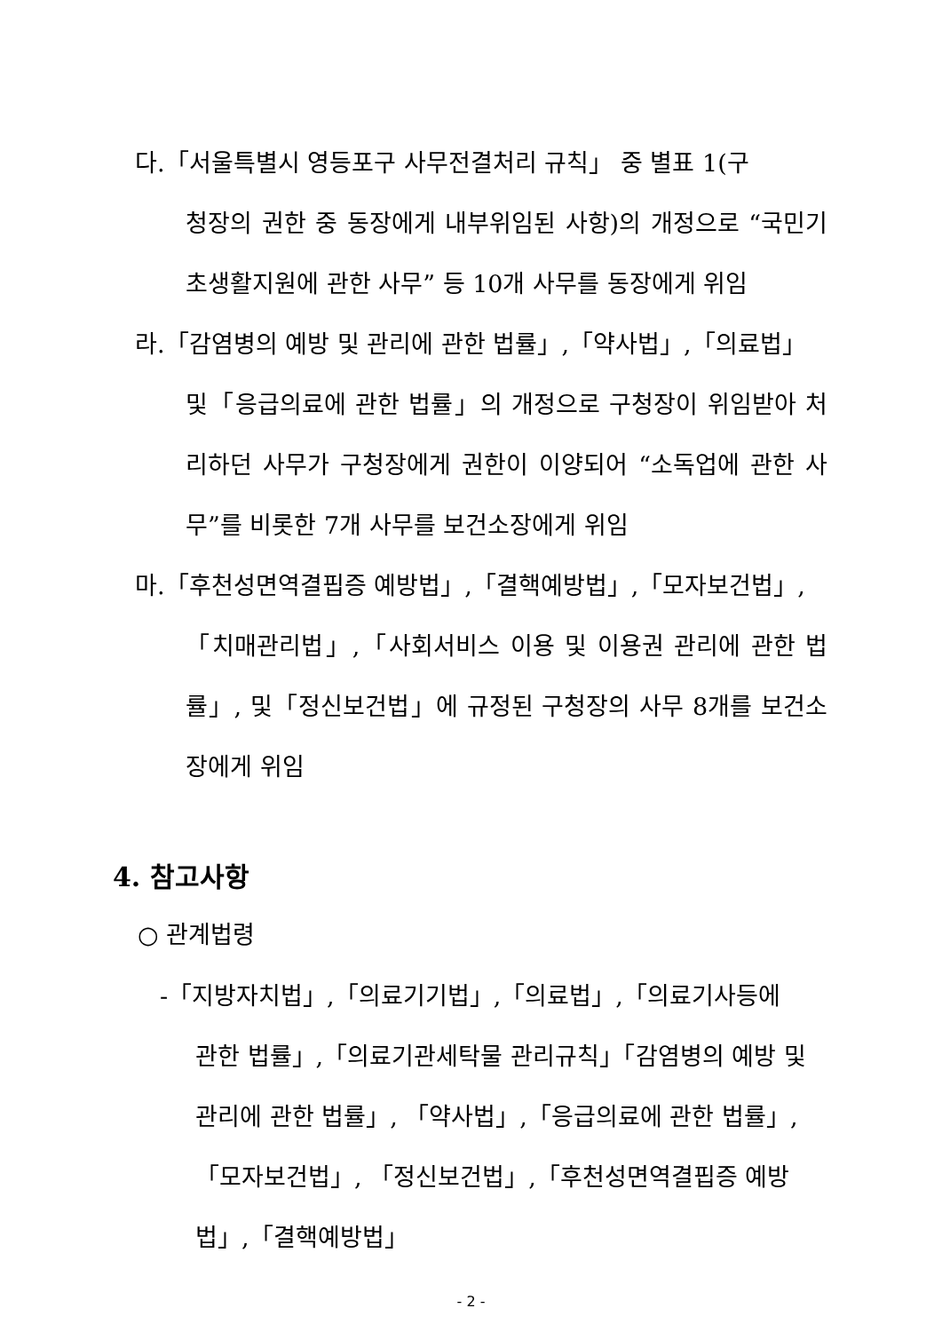다.「서울특별시 영등포구 사무전결처리 규칙」 중 별표 1(구
청장의 권한 중 동장에게 내부위임된 사항)의 개정으로 “국민기초생활지원에 관한 사무” 등 10개 사무를 동장에게 위임
라.「감염병의 예방 및 관리에 관한 법률」,「약사법」,「의료법」
및「응급의료에 관한 법률」의 개정으로 구청장이 위임받아 처리하던 사무가 구청장에게 권한이 이양되어 “소독업에 관한 사무”를 비롯한 7개 사무를 보건소장에게 위임
마.「후천성면역결핍증 예방법」,「결핵예방법」,「모자보건법」,
「치매관리법」,「사회서비스 이용 및 이용권 관리에 관한 법률」, 및「정신보건법」에 규정된 구청장의 사무 8개를 보건소장에게 위임
4. 참고사항
○ 관계법령
-「지방자치법」,「의료기기법」,「의료법」,「의료기사등에
관한 법률」,「의료기관세탁물 관리규칙」「감염병의 예방 및 관리에 관한 법률」, 「약사법」,「응급의료에 관한 법률」,「모자보건법」, 「정신보건법」,「후천성면역결핍증 예방법」,「결핵예방법」
- 2 -